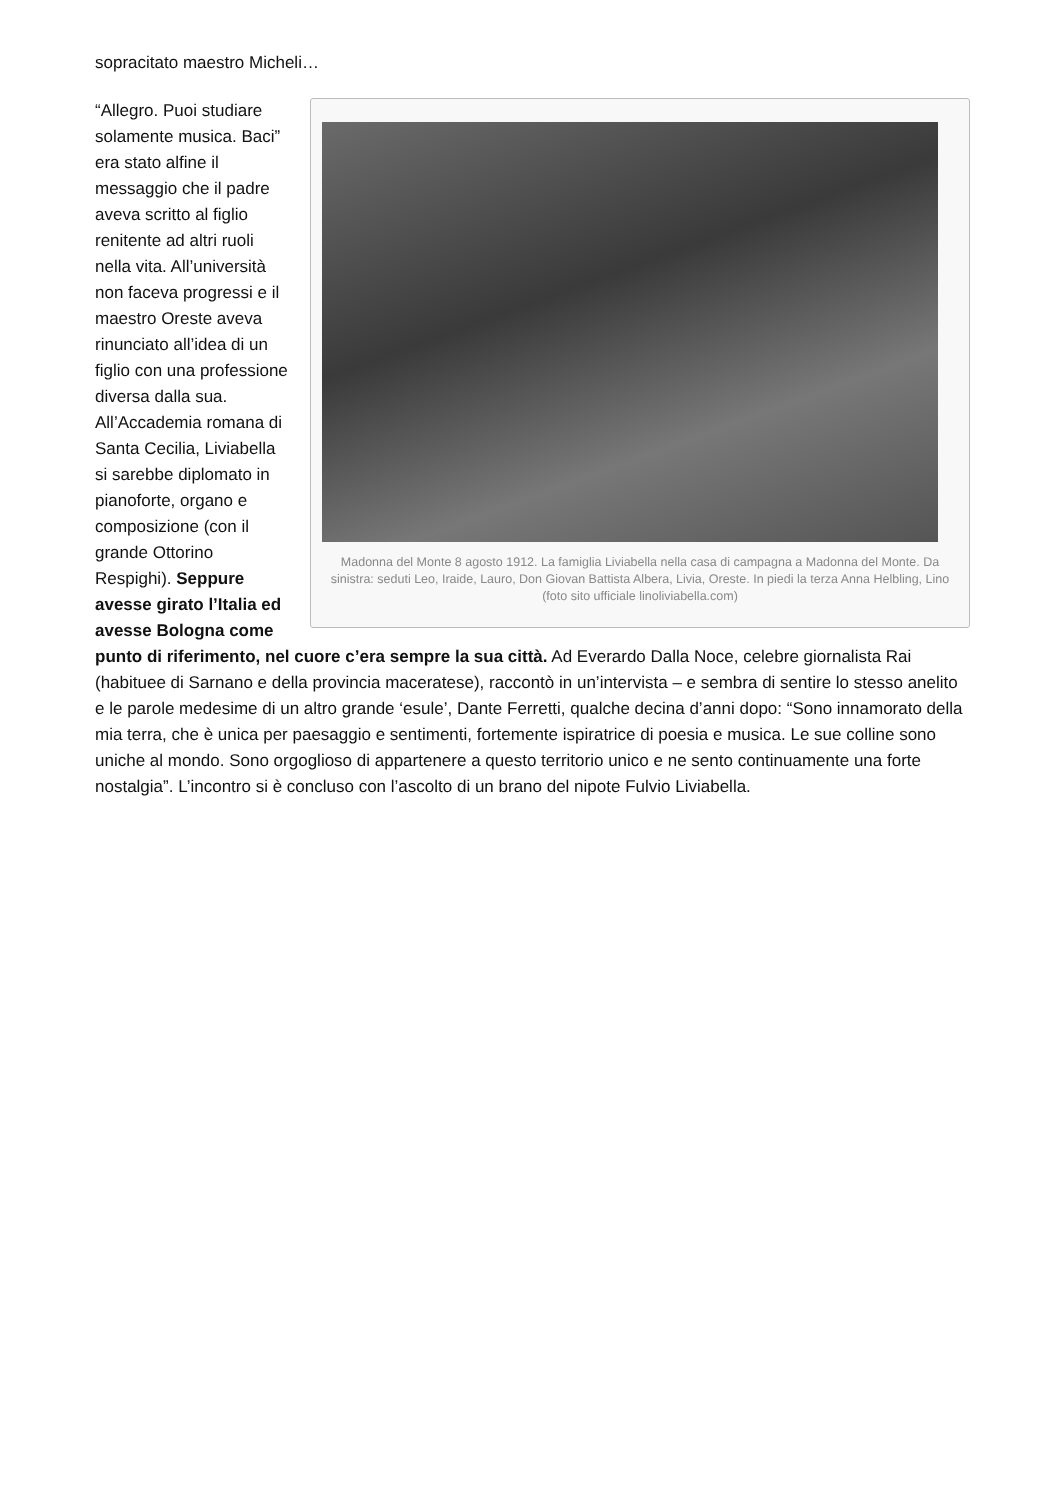sopracitato maestro Micheli…
Madonna del Monte 8 agosto 1912. La famiglia Liviabella nella casa di campagna a Madonna del Monte. Da sinistra: seduti Leo, Iraide, Lauro, Don Giovan Battista Albera, Livia, Oreste. In piedi la terza Anna Helbling, Lino (foto sito ufficiale linoliviabella.com)
“Allegro. Puoi studiare solamente musica. Baci” era stato alfine il messaggio che il padre aveva scritto al figlio renitente ad altri ruoli nella vita. All’università non faceva progressi e il maestro Oreste aveva rinunciato all’idea di un figlio con una professione diversa dalla sua. All’Accademia romana di Santa Cecilia, Liviabella si sarebbe diplomato in pianoforte, organo e composizione (con il grande Ottorino Respighi). Seppure avesse girato l’Italia ed avesse Bologna come punto di riferimento, nel cuore c’era sempre la sua città. Ad Everardo Dalla Noce, celebre giornalista Rai (habituee di Sarnano e della provincia maceratese), raccontò in un’intervista – e sembra di sentire lo stesso anelito e le parole medesime di un altro grande ‘esule’, Dante Ferretti, qualche decina d’anni dopo: “Sono innamorato della mia terra, che è unica per paesaggio e sentimenti, fortemente ispiratrice di poesia e musica. Le sue colline sono uniche al mondo. Sono orgoglioso di appartenere a questo territorio unico e ne sento continuamente una forte nostalgia”. L’incontro si è concluso con l’ascolto di un brano del nipote Fulvio Liviabella.